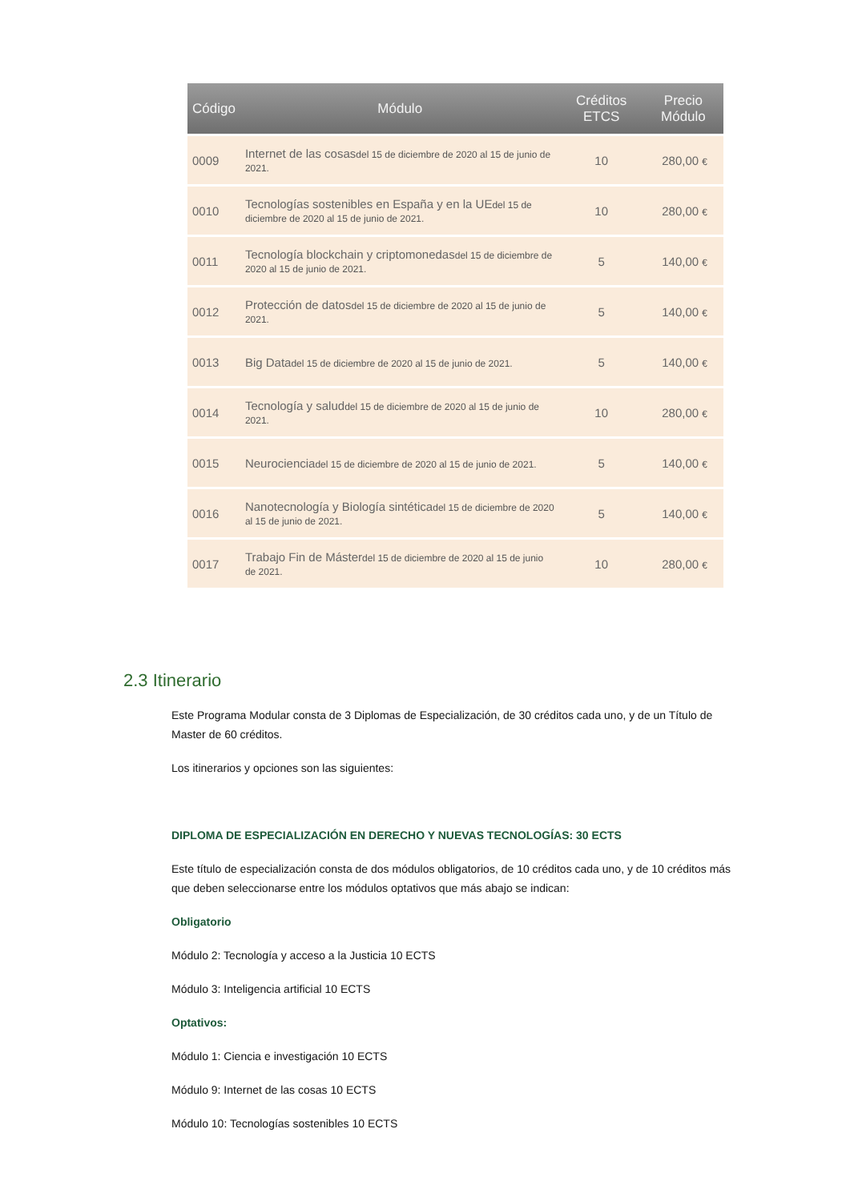| Código | Módulo | Créditos ETCS | Precio Módulo |
| --- | --- | --- | --- |
| 0009 | Internet de las cosas del 15 de diciembre de 2020 al 15 de junio de 2021. | 10 | 280,00 € |
| 0010 | Tecnologías sostenibles en España y en la UE del 15 de diciembre de 2020 al 15 de junio de 2021. | 10 | 280,00 € |
| 0011 | Tecnología blockchain y criptomonedas del 15 de diciembre de 2020 al 15 de junio de 2021. | 5 | 140,00 € |
| 0012 | Protección de datos del 15 de diciembre de 2020 al 15 de junio de 2021. | 5 | 140,00 € |
| 0013 | Big Data del 15 de diciembre de 2020 al 15 de junio de 2021. | 5 | 140,00 € |
| 0014 | Tecnología y salud del 15 de diciembre de 2020 al 15 de junio de 2021. | 10 | 280,00 € |
| 0015 | Neurociencia del 15 de diciembre de 2020 al 15 de junio de 2021. | 5 | 140,00 € |
| 0016 | Nanotecnología y Biología sintética del 15 de diciembre de 2020 al 15 de junio de 2021. | 5 | 140,00 € |
| 0017 | Trabajo Fin de Máster del 15 de diciembre de 2020 al 15 de junio de 2021. | 10 | 280,00 € |
2.3 Itinerario
Este Programa Modular consta de 3 Diplomas de Especialización, de 30 créditos cada uno, y de un Título de Master de 60 créditos.
Los itinerarios y opciones son las siguientes:
DIPLOMA DE ESPECIALIZACIÓN EN DERECHO Y NUEVAS TECNOLOGÍAS: 30 ECTS
Este título de especialización consta de dos módulos obligatorios, de 10 créditos cada uno, y de 10 créditos más que deben seleccionarse entre los módulos optativos que más abajo se indican:
Obligatorio
Módulo 2: Tecnología y acceso a la Justicia 10 ECTS
Módulo 3: Inteligencia artificial 10 ECTS
Optativos:
Módulo 1: Ciencia e investigación 10 ECTS
Módulo 9: Internet de las cosas 10 ECTS
Módulo 10: Tecnologías sostenibles 10 ECTS